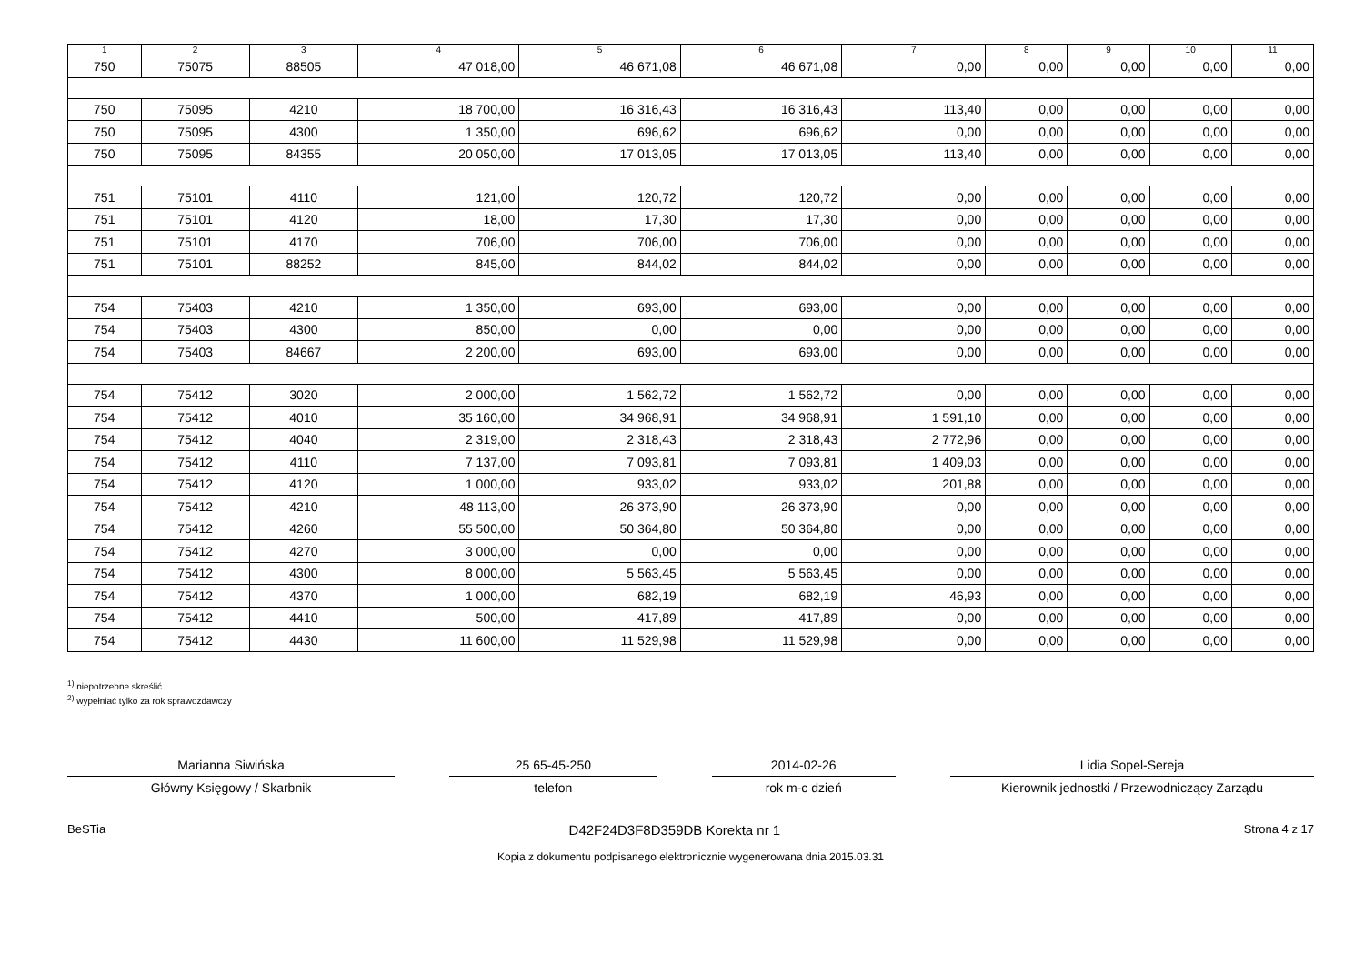| 1 | 2 | 3 | 4 | 5 | 6 | 7 | 8 | 9 | 10 | 11 |
| --- | --- | --- | --- | --- | --- | --- | --- | --- | --- | --- |
| 750 | 75075 | 88505 | 47 018,00 | 46 671,08 | 46 671,08 | 0,00 | 0,00 | 0,00 | 0,00 | 0,00 |
| 750 | 75095 | 4210 | 18 700,00 | 16 316,43 | 16 316,43 | 113,40 | 0,00 | 0,00 | 0,00 | 0,00 |
| 750 | 75095 | 4300 | 1 350,00 | 696,62 | 696,62 | 0,00 | 0,00 | 0,00 | 0,00 | 0,00 |
| 750 | 75095 | 84355 | 20 050,00 | 17 013,05 | 17 013,05 | 113,40 | 0,00 | 0,00 | 0,00 | 0,00 |
| 751 | 75101 | 4110 | 121,00 | 120,72 | 120,72 | 0,00 | 0,00 | 0,00 | 0,00 | 0,00 |
| 751 | 75101 | 4120 | 18,00 | 17,30 | 17,30 | 0,00 | 0,00 | 0,00 | 0,00 | 0,00 |
| 751 | 75101 | 4170 | 706,00 | 706,00 | 706,00 | 0,00 | 0,00 | 0,00 | 0,00 | 0,00 |
| 751 | 75101 | 88252 | 845,00 | 844,02 | 844,02 | 0,00 | 0,00 | 0,00 | 0,00 | 0,00 |
| 754 | 75403 | 4210 | 1 350,00 | 693,00 | 693,00 | 0,00 | 0,00 | 0,00 | 0,00 | 0,00 |
| 754 | 75403 | 4300 | 850,00 | 0,00 | 0,00 | 0,00 | 0,00 | 0,00 | 0,00 | 0,00 |
| 754 | 75403 | 84667 | 2 200,00 | 693,00 | 693,00 | 0,00 | 0,00 | 0,00 | 0,00 | 0,00 |
| 754 | 75412 | 3020 | 2 000,00 | 1 562,72 | 1 562,72 | 0,00 | 0,00 | 0,00 | 0,00 | 0,00 |
| 754 | 75412 | 4010 | 35 160,00 | 34 968,91 | 34 968,91 | 1 591,10 | 0,00 | 0,00 | 0,00 | 0,00 |
| 754 | 75412 | 4040 | 2 319,00 | 2 318,43 | 2 318,43 | 2 772,96 | 0,00 | 0,00 | 0,00 | 0,00 |
| 754 | 75412 | 4110 | 7 137,00 | 7 093,81 | 7 093,81 | 1 409,03 | 0,00 | 0,00 | 0,00 | 0,00 |
| 754 | 75412 | 4120 | 1 000,00 | 933,02 | 933,02 | 201,88 | 0,00 | 0,00 | 0,00 | 0,00 |
| 754 | 75412 | 4210 | 48 113,00 | 26 373,90 | 26 373,90 | 0,00 | 0,00 | 0,00 | 0,00 | 0,00 |
| 754 | 75412 | 4260 | 55 500,00 | 50 364,80 | 50 364,80 | 0,00 | 0,00 | 0,00 | 0,00 | 0,00 |
| 754 | 75412 | 4270 | 3 000,00 | 0,00 | 0,00 | 0,00 | 0,00 | 0,00 | 0,00 | 0,00 |
| 754 | 75412 | 4300 | 8 000,00 | 5 563,45 | 5 563,45 | 0,00 | 0,00 | 0,00 | 0,00 | 0,00 |
| 754 | 75412 | 4370 | 1 000,00 | 682,19 | 682,19 | 46,93 | 0,00 | 0,00 | 0,00 | 0,00 |
| 754 | 75412 | 4410 | 500,00 | 417,89 | 417,89 | 0,00 | 0,00 | 0,00 | 0,00 | 0,00 |
| 754 | 75412 | 4430 | 11 600,00 | 11 529,98 | 11 529,98 | 0,00 | 0,00 | 0,00 | 0,00 | 0,00 |
<sup>1)</sup> niepotrzebne skreślić
<sup>2)</sup> wypełniać tylko za rok sprawozdawczy
Marianna Siwińska 25 65-45-250 2014-02-26 Lidia Sopel-Sereja
Główny Księgowy / Skarbnik telefon rok m-c dzień Kierownik jednostki / Przewodniczący Zarządu
BeSTia D42F24D3F8D359DB Korekta nr 1 Strona 4 z 17
Kopia z dokumentu podpisanego elektronicznie wygenerowana dnia 2015.03.31